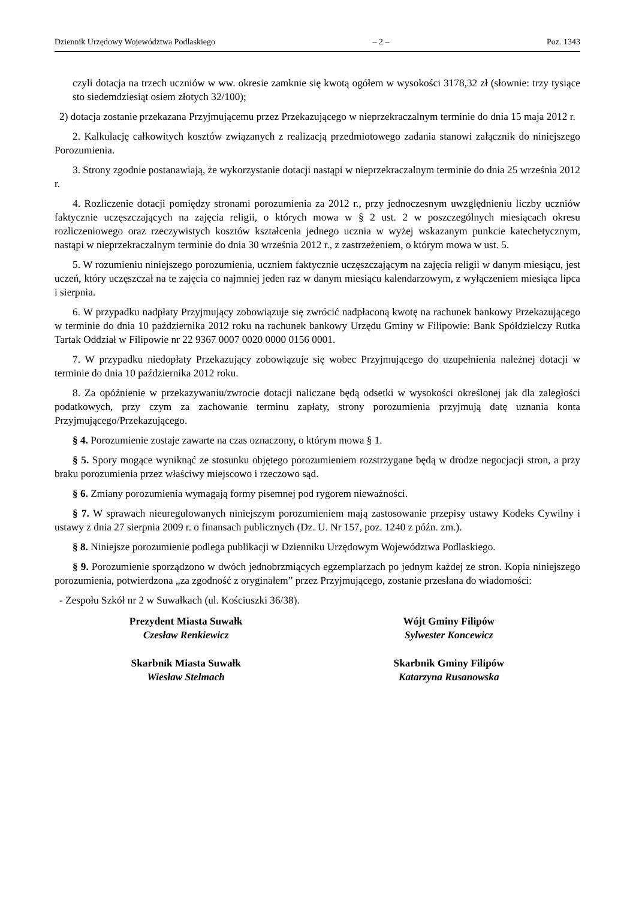Dziennik Urzędowy Województwa Podlaskiego – 2 – Poz. 1343
czyli dotacja na trzech uczniów w ww. okresie zamknie się kwotą ogółem w wysokości 3178,32 zł (słownie: trzy tysiące sto siedemdziesiąt osiem złotych 32/100);
2) dotacja zostanie przekazana Przyjmującemu przez Przekazującego w nieprzekraczalnym terminie do dnia 15 maja 2012 r.
2. Kalkulację całkowitych kosztów związanych z realizacją przedmiotowego zadania stanowi załącznik do niniejszego Porozumienia.
3. Strony zgodnie postanawiają, że wykorzystanie dotacji nastąpi w nieprzekraczalnym terminie do dnia 25 września 2012 r.
4. Rozliczenie dotacji pomiędzy stronami porozumienia za 2012 r., przy jednoczesnym uwzględnieniu liczby uczniów faktycznie uczęszczających na zajęcia religii, o których mowa w § 2 ust. 2 w poszczególnych miesiącach okresu rozliczeniowego oraz rzeczywistych kosztów kształcenia jednego ucznia w wyżej wskazanym punkcie katechetycznym, nastąpi w nieprzekraczalnym terminie do dnia 30 września 2012 r., z zastrzeżeniem, o którym mowa w ust. 5.
5. W rozumieniu niniejszego porozumienia, uczniem faktycznie uczęszczającym na zajęcia religii w danym miesiącu, jest uczeń, który uczęszczał na te zajęcia co najmniej jeden raz w danym miesiącu kalendarzowym, z wyłączeniem miesiąca lipca i sierpnia.
6. W przypadku nadpłaty Przyjmujący zobowiązuje się zwrócić nadpłaconą kwotę na rachunek bankowy Przekazującego w terminie do dnia 10 października 2012 roku na rachunek bankowy Urzędu Gminy w Filipowie: Bank Spółdzielczy Rutka Tartak Oddział w Filipowie nr 22 9367 0007 0020 0000 0156 0001.
7. W przypadku niedopłaty Przekazujący zobowiązuje się wobec Przyjmującego do uzupełnienia należnej dotacji w terminie do dnia 10 października 2012 roku.
8. Za opóźnienie w przekazywaniu/zwrocie dotacji naliczane będą odsetki w wysokości określonej jak dla zaległości podatkowych, przy czym za zachowanie terminu zapłaty, strony porozumienia przyjmują datę uznania konta Przyjmującego/Przekazującego.
§ 4. Porozumienie zostaje zawarte na czas oznaczony, o którym mowa § 1.
§ 5. Spory mogące wyniknąć ze stosunku objętego porozumieniem rozstrzygane będą w drodze negocjacji stron, a przy braku porozumienia przez właściwy miejscowo i rzeczowo sąd.
§ 6. Zmiany porozumienia wymagają formy pisemnej pod rygorem nieważności.
§ 7. W sprawach nieuregulowanych niniejszym porozumieniem mają zastosowanie przepisy ustawy Kodeks Cywilny i ustawy z dnia 27 sierpnia 2009 r. o finansach publicznych (Dz. U. Nr 157, poz. 1240 z późn. zm.).
§ 8. Niniejsze porozumienie podlega publikacji w Dzienniku Urzędowym Województwa Podlaskiego.
§ 9. Porozumienie sporządzono w dwóch jednobrzmiących egzemplarzach po jednym każdej ze stron. Kopia niniejszego porozumienia, potwierdzona „za zgodność z oryginałem” przez Przyjmującego, zostanie przesłana do wiadomości:
- Zespołu Szkół nr 2 w Suwałkach (ul. Kościuszki 36/38).
Prezydent Miasta Suwałk
Czesław Renkiewicz
Skarbnik Miasta Suwałk
Wiesław Stelmach
Wójt Gminy Filipów
Sylwester Koncewicz
Skarbnik Gminy Filipów
Katarzyna Rusanowska